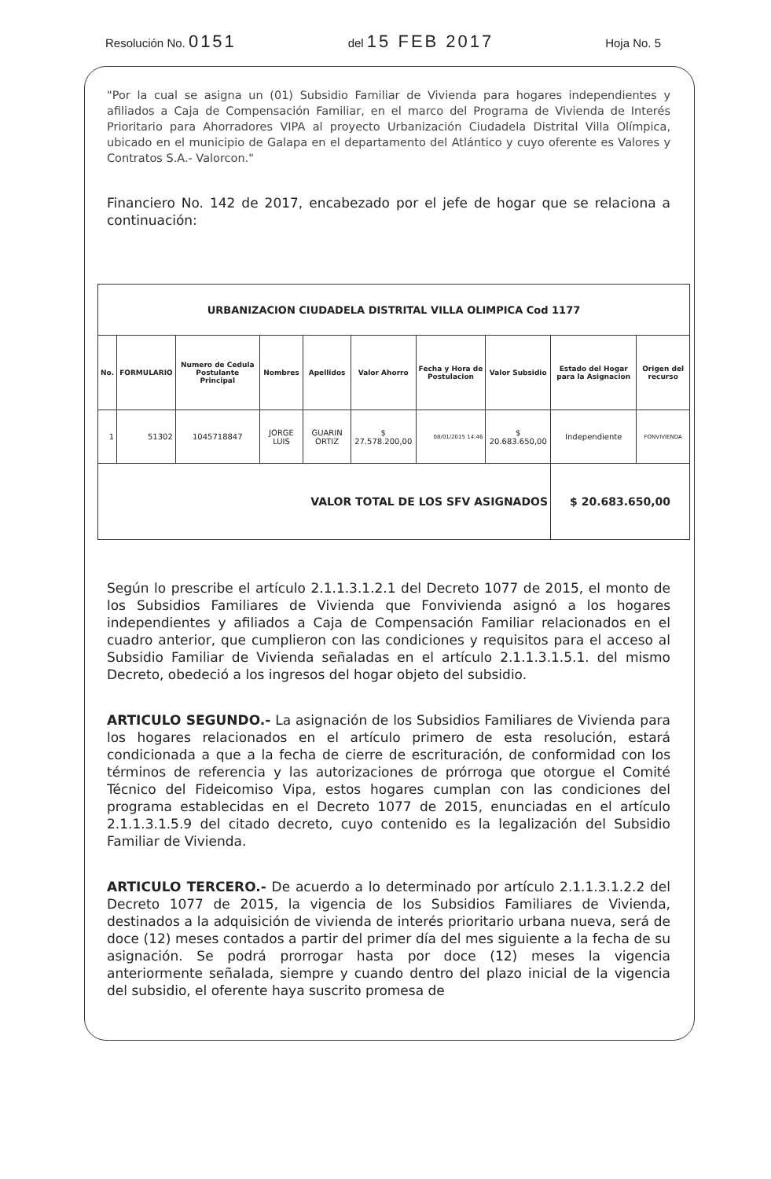Resolución No. 0151 del 15 FEB 2017 Hoja No. 5
"Por la cual se asigna un (01) Subsidio Familiar de Vivienda para hogares independientes y afiliados a Caja de Compensación Familiar, en el marco del Programa de Vivienda de Interés Prioritario para Ahorradores VIPA al proyecto Urbanización Ciudadela Distrital Villa Olímpica, ubicado en el municipio de Galapa en el departamento del Atlántico y cuyo oferente es Valores y Contratos S.A.- Valorcon."
Financiero No. 142 de 2017, encabezado por el jefe de hogar que se relaciona a continuación:
| URBANIZACION CIUDADELA DISTRITAL VILLA OLIMPICA Cod 1177 | | | | | | | | | |
| --- | --- | --- | --- | --- | --- | --- | --- | --- | --- |
| No. | FORMULARIO | Numero de Cedula Postulante Principal | Nombres | Apellidos | Valor Ahorro | Fecha y Hora de Postulacion | Valor Subsidio | Estado del Hogar para la Asignacion | Origen del recurso |
| 1 | 51302 | 1045718847 | JORGE LUIS | GUARIN ORTIZ | $ 27.578.200,00 | 08/01/2015 14:46 | $ 20.683.650,00 | Independiente | FONVIVIENDA |
| VALOR TOTAL DE LOS SFV ASIGNADOS | | | | | | | | $ 20.683.650,00 | |
Según lo prescribe el artículo 2.1.1.3.1.2.1 del Decreto 1077 de 2015, el monto de los Subsidios Familiares de Vivienda que Fonvivienda asignó a los hogares independientes y afiliados a Caja de Compensación Familiar relacionados en el cuadro anterior, que cumplieron con las condiciones y requisitos para el acceso al Subsidio Familiar de Vivienda señaladas en el artículo 2.1.1.3.1.5.1. del mismo Decreto, obedeció a los ingresos del hogar objeto del subsidio.
ARTICULO SEGUNDO.- La asignación de los Subsidios Familiares de Vivienda para los hogares relacionados en el artículo primero de esta resolución, estará condicionada a que a la fecha de cierre de escrituración, de conformidad con los términos de referencia y las autorizaciones de prórroga que otorgue el Comité Técnico del Fideicomiso Vipa, estos hogares cumplan con las condiciones del programa establecidas en el Decreto 1077 de 2015, enunciadas en el artículo 2.1.1.3.1.5.9 del citado decreto, cuyo contenido es la legalización del Subsidio Familiar de Vivienda.
ARTICULO TERCERO.- De acuerdo a lo determinado por artículo 2.1.1.3.1.2.2 del Decreto 1077 de 2015, la vigencia de los Subsidios Familiares de Vivienda, destinados a la adquisición de vivienda de interés prioritario urbana nueva, será de doce (12) meses contados a partir del primer día del mes siguiente a la fecha de su asignación. Se podrá prorrogar hasta por doce (12) meses la vigencia anteriormente señalada, siempre y cuando dentro del plazo inicial de la vigencia del subsidio, el oferente haya suscrito promesa de